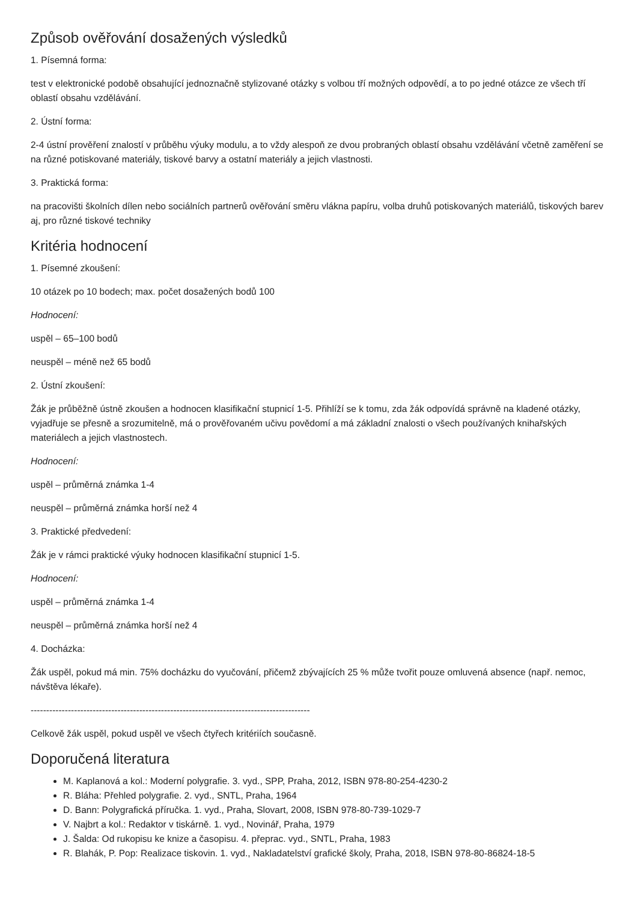Způsob ověřování dosažených výsledků
1. Písemná forma:
test v elektronické podobě obsahující jednoznačně stylizované otázky s volbou tří možných odpovědí, a to po jedné otázce ze všech tří oblastí obsahu vzdělávání.
2. Ústní forma:
2-4 ústní prověření znalostí v průběhu výuky modulu, a to vždy alespoň ze dvou probraných oblastí obsahu vzdělávání včetně zaměření se na různé potiskované materiály, tiskové barvy a ostatní materiály a jejich vlastnosti.
3. Praktická forma:
na pracovišti školních dílen nebo sociálních partnerů ověřování směru vlákna papíru, volba druhů potiskovaných materiálů, tiskových barev aj, pro různé tiskové techniky
Kritéria hodnocení
1. Písemné zkoušení:
10 otázek po 10 bodech; max. počet dosažených bodů 100
Hodnocení:
uspěl – 65–100 bodů
neuspěl – méně než 65 bodů
2. Ústní zkoušení:
Žák je průběžně ústně zkoušen a hodnocen klasifikační stupnicí 1-5. Přihlíží se k tomu, zda žák odpovídá správně na kladené otázky, vyjadřuje se přesně a srozumitelně, má o prověřovaném učivu povědomí a má základní znalosti o všech používaných knihařských materiálech a jejich vlastnostech.
Hodnocení:
uspěl – průměrná známka 1-4
neuspěl – průměrná známka horší než 4
3. Praktické předvedení:
Žák je v rámci praktické výuky hodnocen klasifikační stupnicí 1-5.
Hodnocení:
uspěl – průměrná známka 1-4
neuspěl – průměrná známka horší než 4
4. Docházka:
Žák uspěl, pokud má min. 75% docházku do vyučování, přičemž zbývajících 25 % může tvořit pouze omluvená absence (např. nemoc, návštěva lékaře).
------------------------------------------------------------------------------------------
Celkově žák uspěl, pokud uspěl ve všech čtyřech kritériích současně.
Doporučená literatura
M. Kaplanová a kol.: Moderní polygrafie. 3. vyd., SPP, Praha, 2012, ISBN 978-80-254-4230-2
R. Bláha: Přehled polygrafie. 2. vyd., SNTL, Praha, 1964
D. Bann: Polygrafická příručka. 1. vyd., Praha, Slovart, 2008, ISBN 978-80-739-1029-7
V. Najbrt a kol.: Redaktor v tiskárně. 1. vyd., Novinář, Praha, 1979
J. Šalda: Od rukopisu ke knize a časopisu. 4. přeprac. vyd., SNTL, Praha, 1983
R. Blahák, P. Pop: Realizace tiskovin. 1. vyd., Nakladatelství grafické školy, Praha, 2018, ISBN 978-80-86824-18-5